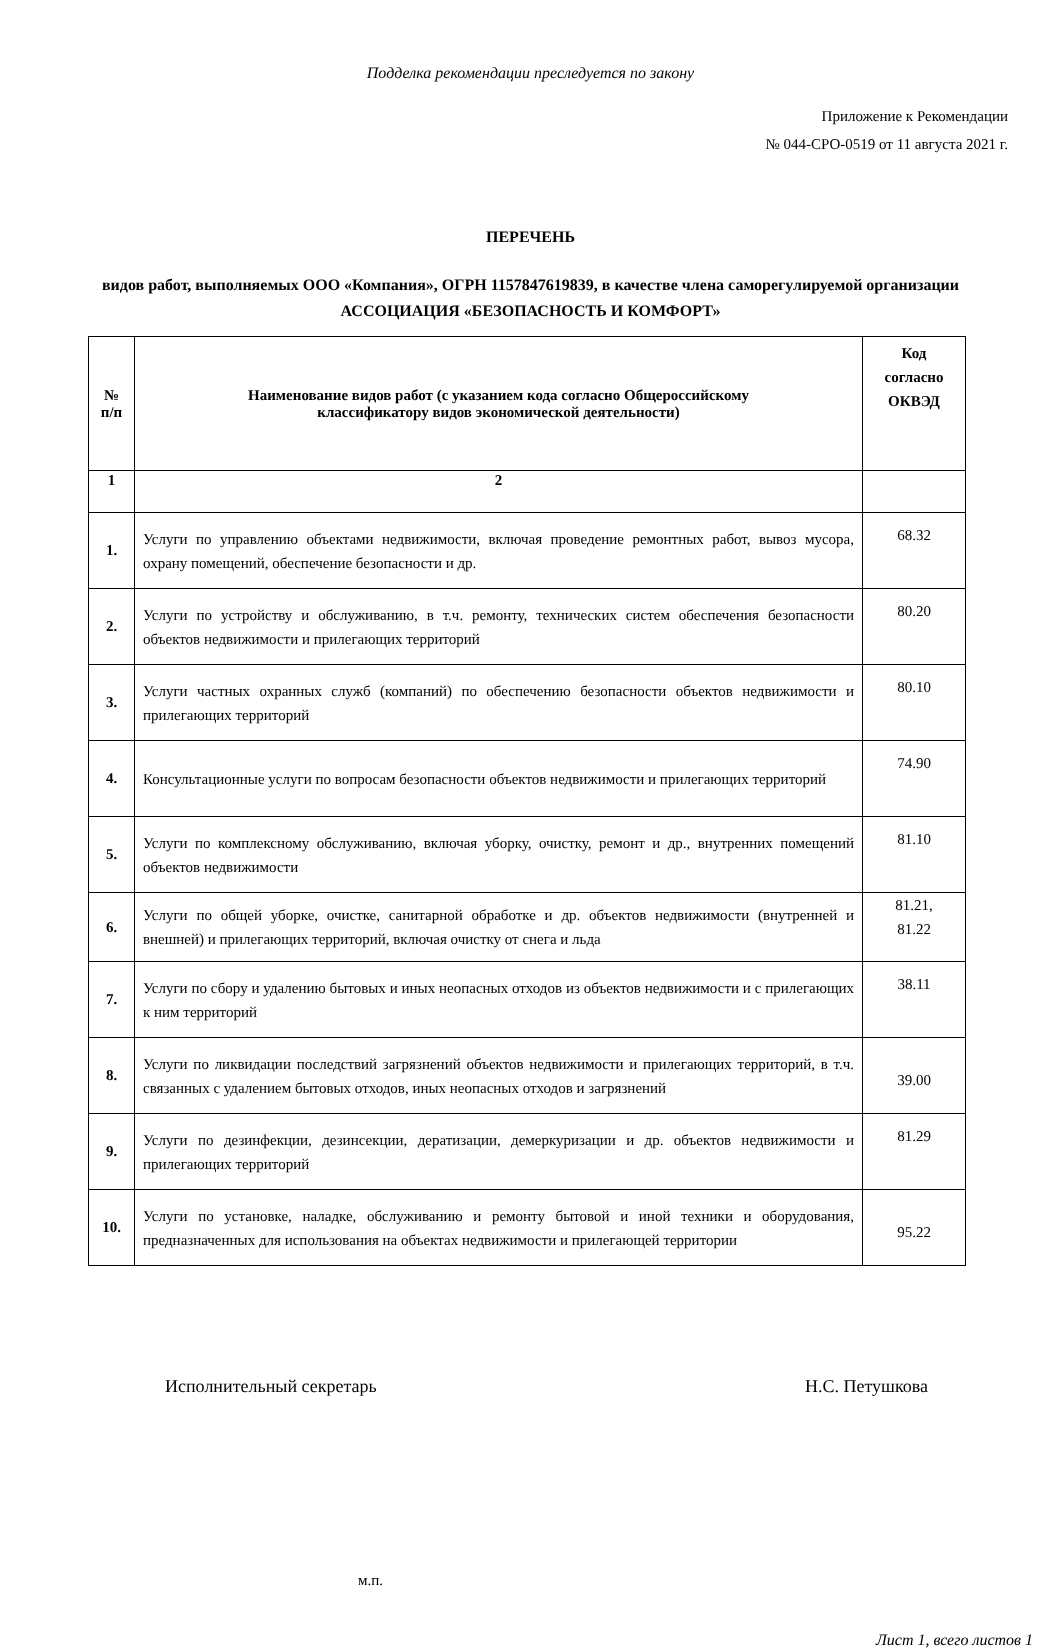Подделка рекомендации преследуется по закону
Приложение к Рекомендации
№ 044-СРО-0519 от 11 августа 2021 г.
ПЕРЕЧЕНЬ
видов работ, выполняемых ООО «Компания», ОГРН 1157847619839, в качестве члена саморегулируемой организации АССОЦИАЦИЯ «БЕЗОПАСНОСТЬ И КОМФОРТ»
| № п/п | Наименование видов работ (с указанием кода согласно Общероссийскому классификатору видов экономической деятельности) | Код согласно ОКВЭД |
| --- | --- | --- |
| 1 | 2 | |
| 1. | Услуги по управлению объектами недвижимости, включая проведение ремонтных работ, вывоз мусора, охрану помещений, обеспечение безопасности и др. | 68.32 |
| 2. | Услуги по устройству и обслуживанию, в т.ч. ремонту, технических систем обеспечения безопасности объектов недвижимости и прилегающих территорий | 80.20 |
| 3. | Услуги частных охранных служб (компаний) по обеспечению безопасности объектов недвижимости и прилегающих территорий | 80.10 |
| 4. | Консультационные услуги по вопросам безопасности объектов недвижимости и прилегающих территорий | 74.90 |
| 5. | Услуги по комплексному обслуживанию, включая уборку, очистку, ремонт и др., внутренних помещений объектов недвижимости | 81.10 |
| 6. | Услуги по общей уборке, очистке, санитарной обработке и др. объектов недвижимости (внутренней и внешней) и прилегающих территорий, включая очистку от снега и льда | 81.21, 81.22 |
| 7. | Услуги по сбору и удалению бытовых и иных неопасных отходов из объектов недвижимости и с прилегающих к ним территорий | 38.11 |
| 8. | Услуги по ликвидации последствий загрязнений объектов недвижимости и прилегающих территорий, в т.ч. связанных с удалением бытовых отходов, иных неопасных отходов и загрязнений | 39.00 |
| 9. | Услуги по дезинфекции, дезинсекции, дератизации, демеркуризации и др. объектов недвижимости и прилегающих территорий | 81.29 |
| 10. | Услуги по установке, наладке, обслуживанию и ремонту бытовой и иной техники и оборудования, предназначенных для использования на объектах недвижимости и прилегающей территории | 95.22 |
Исполнительный секретарь Н.С. Петушкова
м.п.
Лист 1, всего листов 1